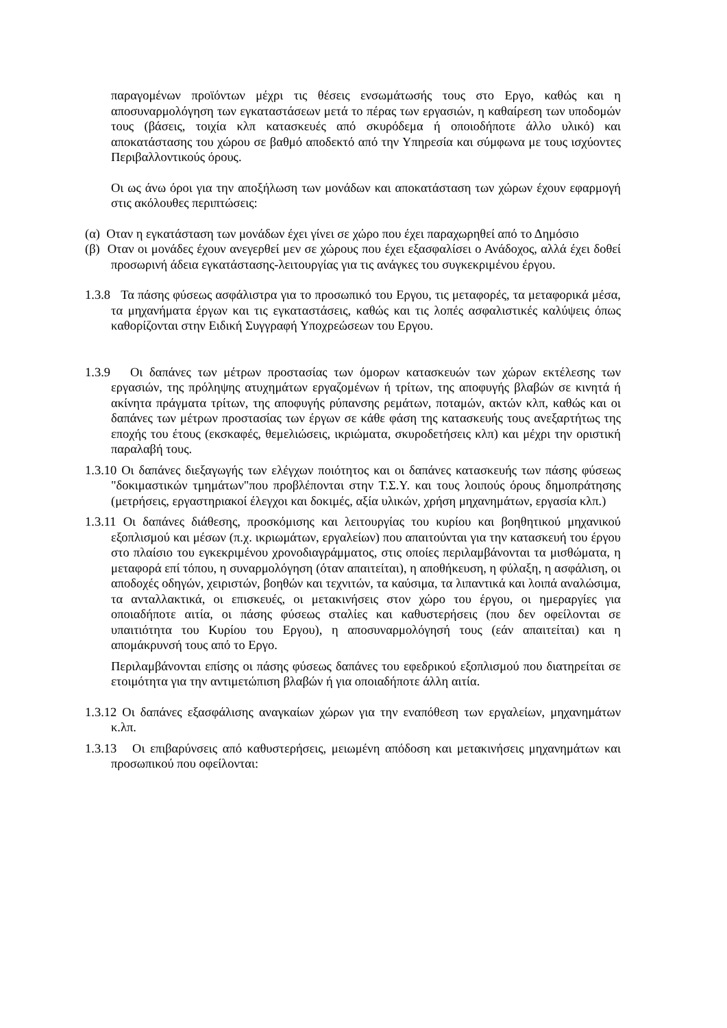παραγομένων προϊόντων μέχρι τις θέσεις ενσωμάτωσής τους στο Εργο, καθώς και η αποσυναρμολόγηση των εγκαταστάσεων μετά το πέρας των εργασιών, η καθαίρεση των υποδομών τους (βάσεις, τοιχία κλπ κατασκευές από σκυρόδεμα ή οποιοδήποτε άλλο υλικό) και αποκατάστασης του χώρου σε βαθμό αποδεκτό από την Υπηρεσία και σύμφωνα με τους ισχύοντες Περιβαλλοντικούς όρους.
Οι ως άνω όροι για την αποξήλωση των μονάδων και αποκατάσταση των χώρων έχουν εφαρμογή στις ακόλουθες περιπτώσεις:
(α) Οταν η εγκατάσταση των μονάδων έχει γίνει σε χώρο που έχει παραχωρηθεί από το Δημόσιο
(β) Οταν οι μονάδες έχουν ανεγερθεί μεν σε χώρους που έχει εξασφαλίσει ο Ανάδοχος, αλλά έχει δοθεί προσωρινή άδεια εγκατάστασης-λειτουργίας για τις ανάγκες του συγκεκριμένου έργου.
1.3.8 Τα πάσης φύσεως ασφάλιστρα για το προσωπικό του Εργου, τις μεταφορές, τα μεταφορικά μέσα, τα μηχανήματα έργων και τις εγκαταστάσεις, καθώς και τις λοπές ασφαλιστικές καλύψεις όπως καθορίζονται στην Ειδική Συγγραφή Υποχρεώσεων του Εργου.
1.3.9 Οι δαπάνες των μέτρων προστασίας των όμορων κατασκευών των χώρων εκτέλεσης των εργασιών, της πρόληψης ατυχημάτων εργαζομένων ή τρίτων, της αποφυγής βλαβών σε κινητά ή ακίνητα πράγματα τρίτων, της αποφυγής ρύπανσης ρεμάτων, ποταμών, ακτών κλπ, καθώς και οι δαπάνες των μέτρων προστασίας των έργων σε κάθε φάση της κατασκευής τους ανεξαρτήτως της εποχής του έτους (εκσκαφές, θεμελιώσεις, ικριώματα, σκυροδετήσεις κλπ) και μέχρι την οριστική παραλαβή τους.
1.3.10 Οι δαπάνες διεξαγωγής των ελέγχων ποιότητος και οι δαπάνες κατασκευής των πάσης φύσεως "δοκιμαστικών τμημάτων"που προβλέπονται στην Τ.Σ.Υ. και τους λοιπούς όρους δημοπράτησης (μετρήσεις, εργαστηριακοί έλεγχοι και δοκιμές, αξία υλικών, χρήση μηχανημάτων, εργασία κλπ.)
1.3.11 Οι δαπάνες διάθεσης, προσκόμισης και λειτουργίας του κυρίου και βοηθητικού μηχανικού εξοπλισμού και μέσων (π.χ. ικριωμάτων, εργαλείων) που απαιτούνται για την κατασκευή του έργου στο πλαίσιο του εγκεκριμένου χρονοδιαγράμματος, στις οποίες περιλαμβάνονται τα μισθώματα, η μεταφορά επί τόπου, η συναρμολόγηση (όταν απαιτείται), η αποθήκευση, η φύλαξη, η ασφάλιση, οι αποδοχές οδηγών, χειριστών, βοηθών και τεχνιτών, τα καύσιμα, τα λιπαντικά και λοιπά αναλώσιμα, τα ανταλλακτικά, οι επισκευές, οι μετακινήσεις στον χώρο του έργου, οι ημεραργίες για οποιαδήποτε αιτία, οι πάσης φύσεως σταλίες και καθυστερήσεις (που δεν οφείλονται σε υπαιτιότητα του Κυρίου του Εργου), η αποσυναρμολόγησή τους (εάν απαιτείται) και η απομάκρυνσή τους από το Εργο.
Περιλαμβάνονται επίσης οι πάσης φύσεως δαπάνες του εφεδρικού εξοπλισμού που διατηρείται σε ετοιμότητα για την αντιμετώπιση βλαβών ή για οποιαδήποτε άλλη αιτία.
1.3.12 Οι δαπάνες εξασφάλισης αναγκαίων χώρων για την εναπόθεση των εργαλείων, μηχανημάτων κ.λπ.
1.3.13 Οι επιβαρύνσεις από καθυστερήσεις, μειωμένη απόδοση και μετακινήσεις μηχανημάτων και προσωπικού που οφείλονται: